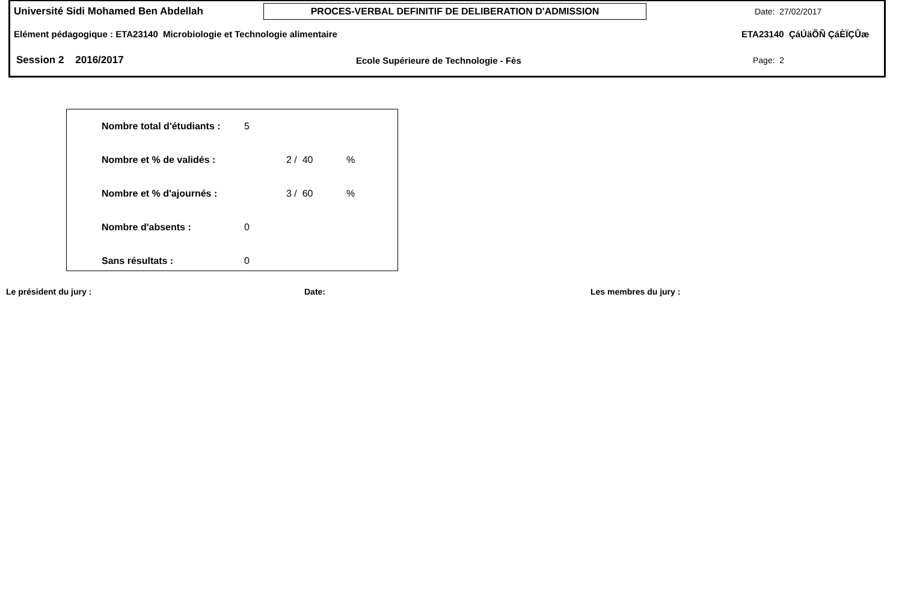Université Sidi Mohamed Ben Abdellah
PROCES-VERBAL DEFINITIF DE DELIBERATION D'ADMISSION
Date: 27/02/2017
Elément pédagogique : ETA23140 Microbiologie et Technologie alimentaire ETA23140 ÇáÚäÕÑ ÇáÈÏÇÛæ
Session 2 2016/2017 Ecole Supérieure de Technologie - Fès Page: 2
| Nombre total d'étudiants : | 5 | | |
| Nombre et % de validés : | | 2 / 40 | % |
| Nombre et % d'ajournés : | | 3 / 60 | % |
| Nombre d'absents : | 0 | | |
| Sans résultats : | 0 | | |
Le président du jury : Date: Les membres du jury :